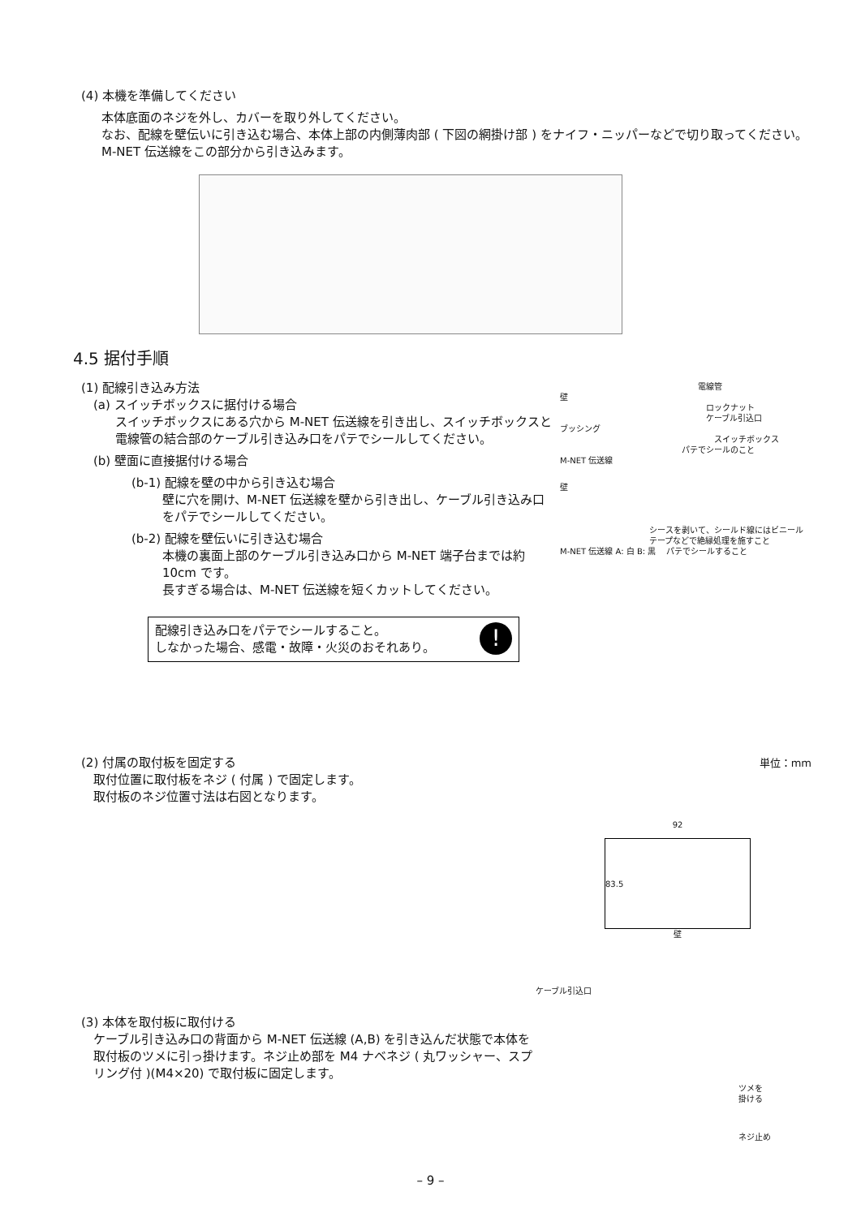(4) 本機を準備してください
本体底面のネジを外し、カバーを取り外してください。
なお、配線を壁伝いに引き込む場合、本体上部の内側薄肉部 ( 下図の網掛け部 ) をナイフ・ニッパーなどで切り取ってください。M-NET 伝送線をこの部分から引き込みます。
4.5 据付手順
(1) 配線引き込み方法
(a) スイッチボックスに据付ける場合
スイッチボックスにある穴から M-NET 伝送線を引き出し、スイッチボックスと電線管の結合部のケーブル引き込み口をパテでシールしてください。
(b) 壁面に直接据付ける場合
(b-1) 配線を壁の中から引き込む場合
壁に穴を開け、M-NET 伝送線を壁から引き出し、ケーブル引き込み口をパテでシールしてください。
(b-2) 配線を壁伝いに引き込む場合
本機の裏面上部のケーブル引き込み口から M-NET 端子台までは約 10cm です。
長すぎる場合は、M-NET 伝送線を短くカットしてください。
配線引き込み口をパテでシールすること。
しなかった場合、感電・故障・火災のおそれあり。!
電線管
壁
ロックナット
ケーブル引込口
ブッシング
スイッチボックス
パテでシールのこと
M-NET 伝送線
壁
シースを剥いて、シールド線にはビニールテープなどで絶縁処理を施すこと
M-NET 伝送線 A: 白 B: 黒 　パテでシールすること
(2) 付属の取付板を固定する 単位：mm
取付位置に取付板をネジ ( 付属 ) で固定します。
取付板のネジ位置寸法は右図となります。
92
83.5
壁
ケーブル引込口
(3) 本体を取付板に取付ける
ケーブル引き込み口の背面から M-NET 伝送線 (A,B) を引き込んだ状態で本体を取付板のツメに引っ掛けます。ネジ止め部を M4 ナベネジ ( 丸ワッシャー、スプリング付 )(M4×20) で取付板に固定します。
ツメを
掛ける
ネジ止め
– 9 –